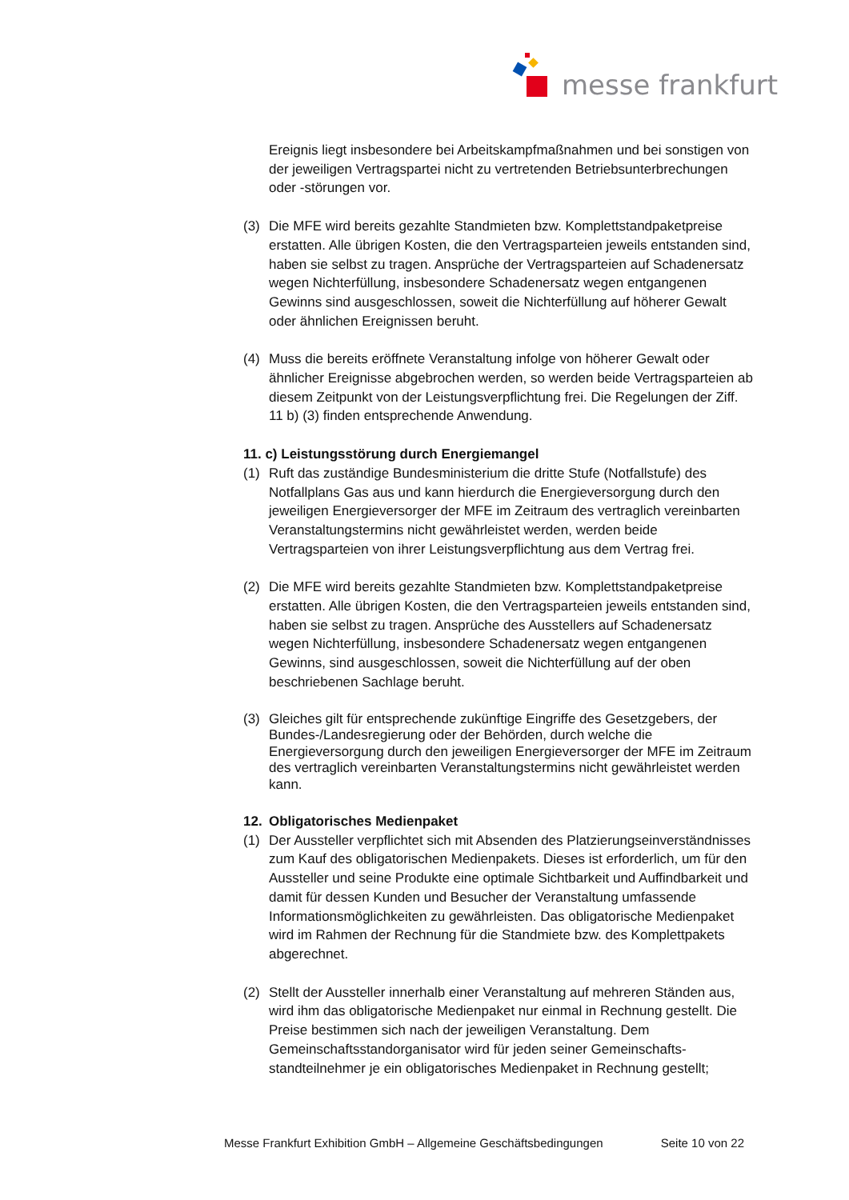messe frankfurt
Ereignis liegt insbesondere bei Arbeitskampfmaßnahmen und bei sonstigen von der jeweiligen Vertragspartei nicht zu vertretenden Betriebsunterbrechungen oder -störungen vor.
(3) Die MFE wird bereits gezahlte Standmieten bzw. Komplettstandpaketpreise erstatten. Alle übrigen Kosten, die den Vertragsparteien jeweils entstanden sind, haben sie selbst zu tragen. Ansprüche der Vertragsparteien auf Schadenersatz wegen Nichterfüllung, insbesondere Schadenersatz wegen entgangenen Gewinns sind ausgeschlossen, soweit die Nichterfüllung auf höherer Gewalt oder ähnlichen Ereignissen beruht.
(4) Muss die bereits eröffnete Veranstaltung infolge von höherer Gewalt oder ähnlicher Ereignisse abgebrochen werden, so werden beide Vertragsparteien ab diesem Zeitpunkt von der Leistungsverpflichtung frei. Die Regelungen der Ziff. 11 b) (3) finden entsprechende Anwendung.
11. c) Leistungsstörung durch Energiemangel
(1) Ruft das zuständige Bundesministerium die dritte Stufe (Notfallstufe) des Notfallplans Gas aus und kann hierdurch die Energieversorgung durch den jeweiligen Energieversorger der MFE im Zeitraum des vertraglich vereinbarten Veranstaltungstermins nicht gewährleistet werden, werden beide Vertragsparteien von ihrer Leistungsverpflichtung aus dem Vertrag frei.
(2) Die MFE wird bereits gezahlte Standmieten bzw. Komplettstandpaketpreise erstatten. Alle übrigen Kosten, die den Vertragsparteien jeweils entstanden sind, haben sie selbst zu tragen. Ansprüche des Ausstellers auf Schadenersatz wegen Nichterfüllung, insbesondere Schadenersatz wegen entgangenen Gewinns, sind ausgeschlossen, soweit die Nichterfüllung auf der oben beschriebenen Sachlage beruht.
(3) Gleiches gilt für entsprechende zukünftige Eingriffe des Gesetzgebers, der Bundes-/Landesregierung oder der Behörden, durch welche die Energieversorgung durch den jeweiligen Energieversorger der MFE im Zeitraum des vertraglich vereinbarten Veranstaltungstermins nicht gewährleistet werden kann.
12. Obligatorisches Medienpaket
(1) Der Aussteller verpflichtet sich mit Absenden des Platzierungseinverständnisses zum Kauf des obligatorischen Medienpakets. Dieses ist erforderlich, um für den Aussteller und seine Produkte eine optimale Sichtbarkeit und Auffindbarkeit und damit für dessen Kunden und Besucher der Veranstaltung umfassende Informationsmöglichkeiten zu gewährleisten. Das obligatorische Medienpaket wird im Rahmen der Rechnung für die Standmiete bzw. des Komplettpakets abgerechnet.
(2) Stellt der Aussteller innerhalb einer Veranstaltung auf mehreren Ständen aus, wird ihm das obligatorische Medienpaket nur einmal in Rechnung gestellt. Die Preise bestimmen sich nach der jeweiligen Veranstaltung. Dem Gemeinschaftsstandorganisator wird für jeden seiner Gemeinschafts-standteilnehmer je ein obligatorisches Medienpaket in Rechnung gestellt;
Messe Frankfurt Exhibition GmbH – Allgemeine Geschäftsbedingungen Seite 10 von 22